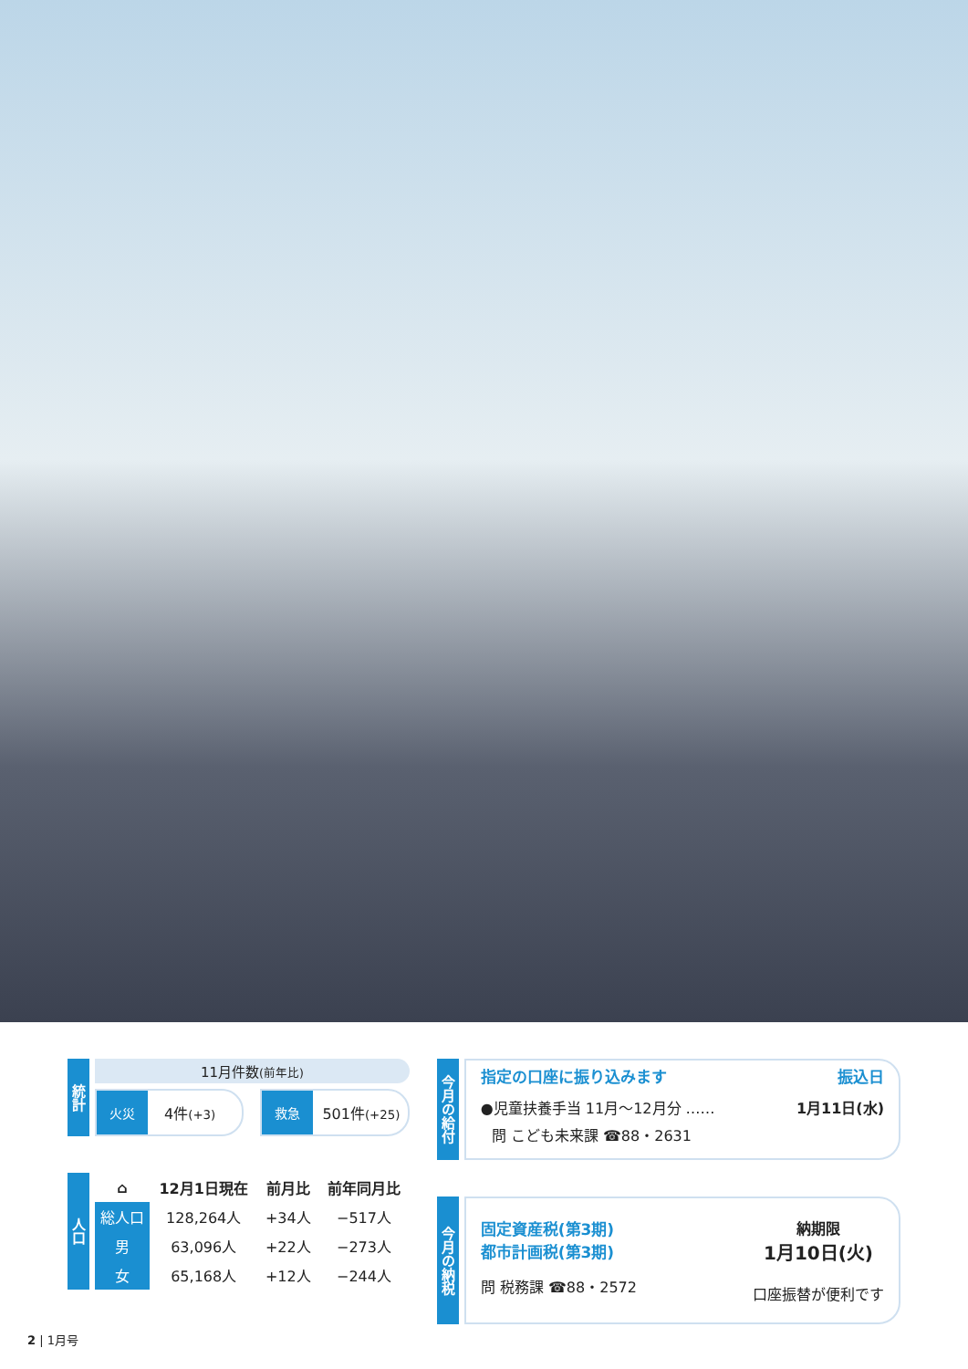統計
11月件数(前年比)
火災
4件(+3)
救急
501件(+25)
人口
| ⌂ | 12月1日現在 | 前月比 | 前年同月比 |
| --- | --- | --- | --- |
| 総人口 | 128,264人 | +34人 | −517人 |
| 男 | 63,096人 | +22人 | −273人 |
| 女 | 65,168人 | +12人 | −244人 |
今月の給付
指定の口座に振り込みます 振込日
●児童扶養手当 11月〜12月分 …… 1月11日(水)
問 こども未来課 ☎88・2631
今月の納税
固定資産税(第3期)
都市計画税(第3期)
問 税務課 ☎88・2572
納期限
1月10日(火)
口座振替が便利です
2 | 1月号